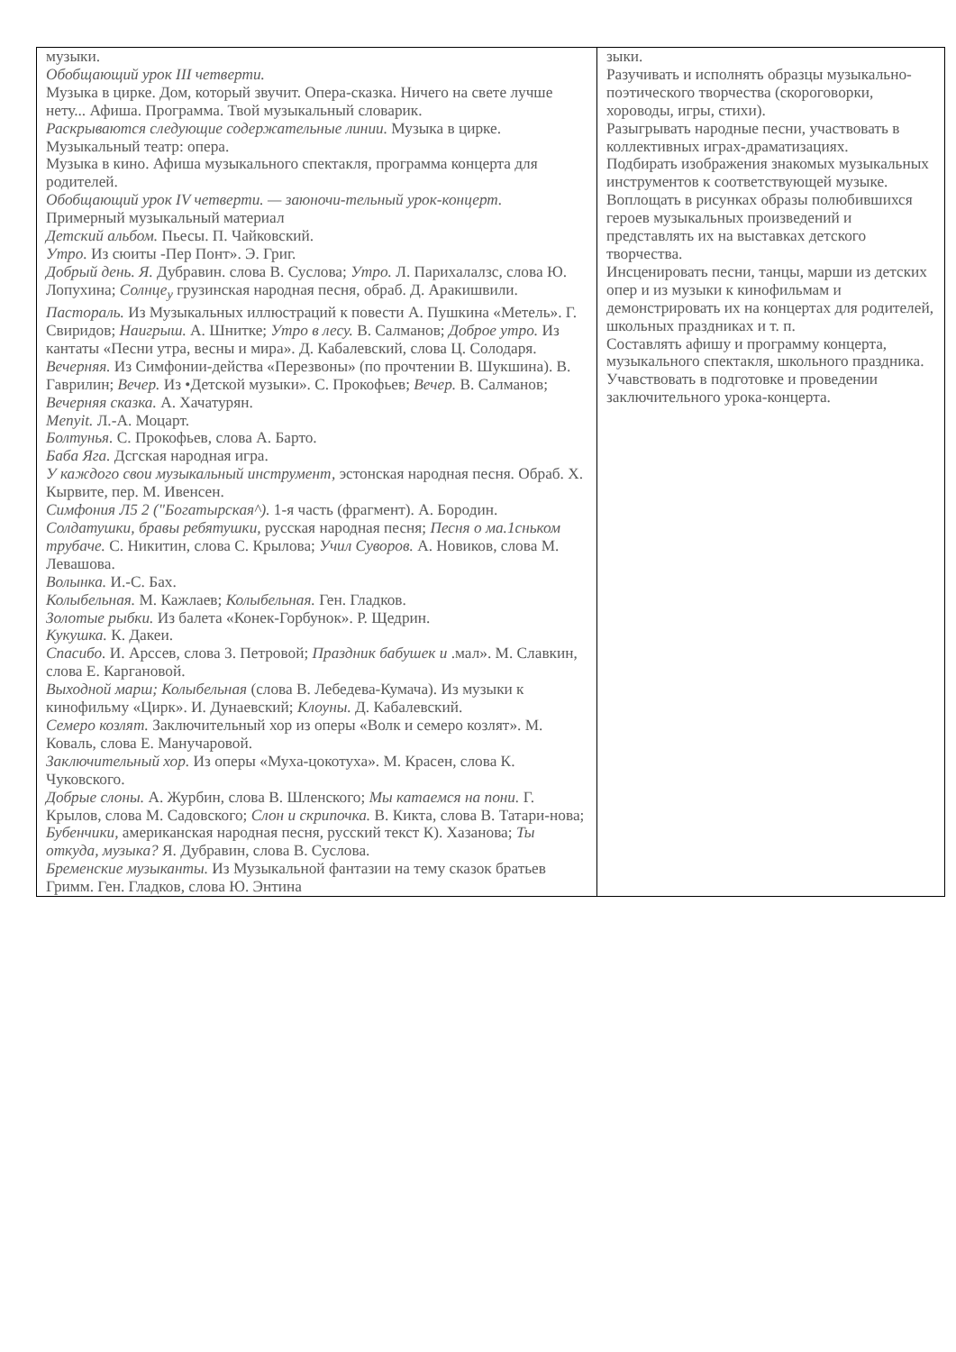| музыки. Обобщающий урок III четверти. Музыка в цирке. Дом, который звучит. Опера-сказка. Ничего на свете лучше нету... Афиша. Программа. Твой музыкальный словарик. Раскрываются следующие содержательные линии. Музыка в цирке. Музыкальный театр: опера. Музыка в кино. Афиша музыкального спектакля, программа концерта для родителей. Обобщающий урок IV четверти. — заюночи-тельный урок-концерт. Примерный музыкальный материал Детский альбом. Пьесы. П. Чайковский. Утро. Из сюиты -Пер Понт». Э. Григ. Добрый день. Я. Дубравин. слова В. Суслова; Утро. Л. Парихалалзс, слова Ю. Лопухина; Солнце<sub>у</sub> грузинская народная песня, обраб. Д. Аракишвили. Пастораль. Из Музыкальных иллюстраций к повести А. Пушкина «Метель». Г. Свиридов; Наигрыш. А. Шнитке; Утро в лесу. В. Салманов; Доброе утро. Из кантаты «Песни утра, весны и мира». Д. Кабалевский, слова Ц. Солодаря. Вечерняя. Из Симфонии-действа «Перезвоны» (по прочтении В. Шукшина). В. Гаврилин; Вечер. Из •Детской музыки». С. Прокофьев; Вечер. В. Салманов; Вечерняя сказка. А. Хачатурян. Menyit. Л.-А. Моцарт. Болтунья. С. Прокофьев, слова А. Барто. Баба Яга. Дсгская народная игра. У каждого свои музыкальный инструмент, эстонская народная песня. Обраб. X. Кырвите, пер. М. Ивенсен. Симфония Л5 2 ("Богатырская^). 1-я часть (фрагмент). А. Бородин. Солдатушки, бравы ребятушки, русская народная песня; Песня о ма.1сньком трубаче. С. Никитин, слова С. Крылова; Учил Суворов. А. Новиков, слова М. Левашова. Волынка. И.-С. Бах. Колыбельная. М. Кажлаев; Колыбельная. Ген. Гладков. Золотые рыбки. Из балета «Конек-Горбунок». Р. Щедрин. Кукушка. К. Дакеи. Спасибо. И. Арссев, слова 3. Петровой; Праздник бабушек и .мал». М. Славкин, слова Е. Каргановой. Выходной марш; Колыбельная (слова В. Лебедева-Кумача). Из музыки к кинофильму «Цирк». И. Дунаевский; Клоуны. Д. Кабалевский. Семеро козлят. Заключительный хор из оперы «Волк и семеро козлят». М. Коваль, слова Е. Манучаровой. Заключительный хор. Из оперы «Муха-цокотуха». М. Красен, слова К. Чуковского. Добрые слоны. А. Журбин, слова В. Шленского; Мы катаемся на пони. Г. Крылов, слова М. Садовского; Слон и скрипочка. В. Кикта, слова В. Татари-нова; Бубенчики, американская народная песня, русский текст К). Хазанова; Ты откуда, музыка? Я. Дубравин, слова В. Суслова. Бременские музыканты. Из Музыкальной фантазии на тему сказок братьев Гримм. Ген. Гладков, слова Ю. Энтина | зыки. Разучивать и исполнять образцы музыкально-поэтического творчества (скороговорки, хороводы, игры, стихи). Разыгрывать народные песни, участвовать в коллективных играх-драматизациях. Подбирать изображения знакомых музыкальных инструментов к соответствующей музыке. Воплощать в рисунках образы полюбившихся героев музыкальных произведений и представлять их на выставках детского творчества. Инсценировать песни, танцы, марши из детских опер и из музыки к кинофильмам и демонстрировать их на концертах для родителей, школьных праздниках и т. п. Составлять афишу и программу концерта, музыкального спектакля, школьного праздника. Учавствовать в подготовке и проведении заключительного урока-концерта. |